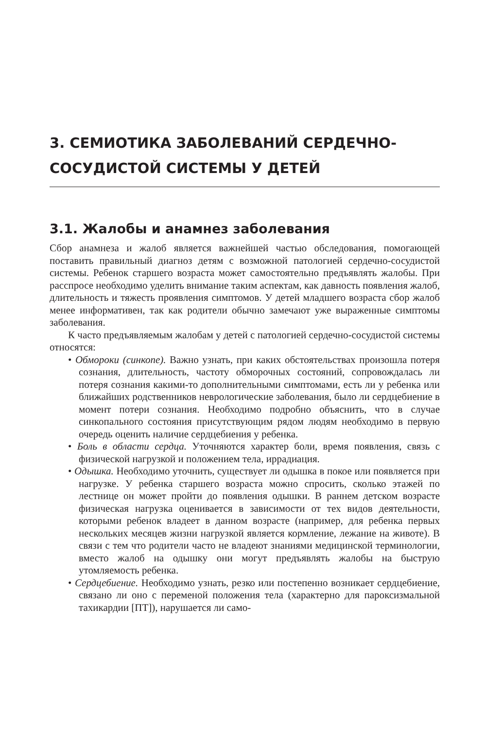3. СЕМИОТИКА ЗАБОЛЕВАНИЙ СЕРДЕЧНО-
СОСУДИСТОЙ СИСТЕМЫ У ДЕТЕЙ
3.1. Жалобы и анамнез заболевания
Сбор анамнеза и жалоб является важнейшей частью обследования, помогающей поставить правильный диагноз детям с возможной патологией сердечно-сосудистой системы. Ребенок старшего возраста может самостоятельно предъявлять жалобы. При расспросе необходимо уделить внимание таким аспектам, как давность появления жалоб, длительность и тяжесть проявления симптомов. У детей младшего возраста сбор жалоб менее информативен, так как родители обычно замечают уже выраженные симптомы заболевания.
К часто предъявляемым жалобам у детей с патологией сердечно-сосудистой системы относятся:
• Обмороки (синкопе). Важно узнать, при каких обстоятельствах произошла потеря сознания, длительность, частоту обморочных состояний, сопровождалась ли потеря сознания какими-то дополнительными симптомами, есть ли у ребенка или ближайших родственников неврологические заболевания, было ли сердцебиение в момент потери сознания. Необходимо подробно объяснить, что в случае синкопального состояния присутствующим рядом людям необходимо в первую очередь оценить наличие сердцебиения у ребенка.
• Боль в области сердца. Уточняются характер боли, время появления, связь с физической нагрузкой и положением тела, иррадиация.
• Одышка. Необходимо уточнить, существует ли одышка в покое или появляется при нагрузке. У ребенка старшего возраста можно спросить, сколько этажей по лестнице он может пройти до появления одышки. В раннем детском возрасте физическая нагрузка оценивается в зависимости от тех видов деятельности, которыми ребенок владеет в данном возрасте (например, для ребенка первых нескольких месяцев жизни нагрузкой является кормление, лежание на животе). В связи с тем что родители часто не владеют знаниями медицинской терминологии, вместо жалоб на одышку они могут предъявлять жалобы на быструю утомляемость ребенка.
• Сердцебиение. Необходимо узнать, резко или постепенно возникает сердцебиение, связано ли оно с переменой положения тела (характерно для пароксизмальной тахикардии [ПТ]), нарушается ли само-